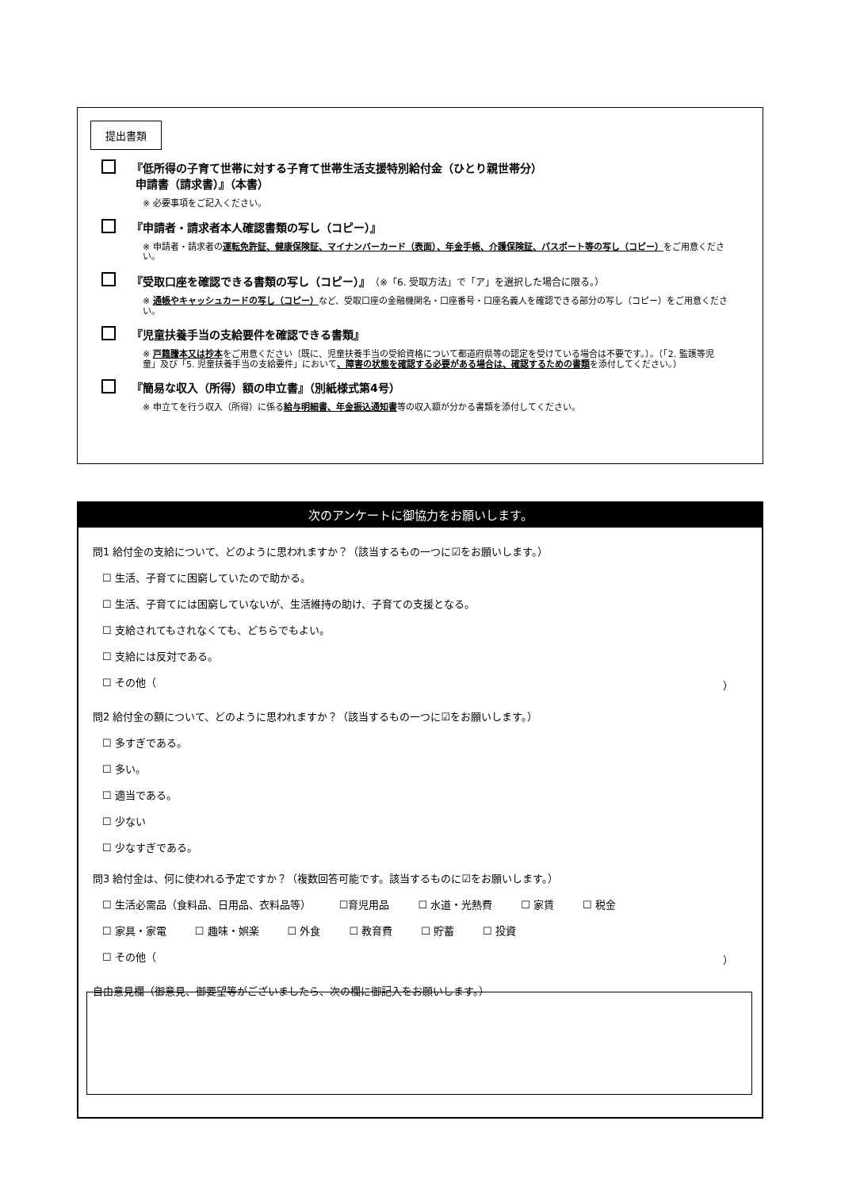提出書類
『低所得の子育て世帯に対する子育て世帯生活支援特別給付金（ひとり親世帯分）
申請書（請求書）』（本書）
※ 必要事項をご記入ください。
『申請者・請求者本人確認書類の写し（コピー）』
※ 申請者・請求者の運転免許証、健康保険証、マイナンバーカード（表面）、年金手帳、介護保険証、パスポート等の写し（コピー）をご用意ください。
『受取口座を確認できる書類の写し（コピー）』（※「6. 受取方法」で「ア」を選択した場合に限る。）
※ 通帳やキャッシュカードの写し（コピー）など、受取口座の金融機関名・口座番号・口座名義人を確認できる部分の写し（コピー）をご用意ください。
『児童扶養手当の支給要件を確認できる書類』
※ 戸籍謄本又は抄本をご用意ください（既に、児童扶養手当の受給資格について都道府県等の認定を受けている場合は不要です。）。（「2. 監護等児童」及び「5. 児童扶養手当の支給要件」において、障害の状態を確認する必要がある場合は、確認するための書類を添付してください。）
『簡易な収入（所得）額の申立書』（別紙様式第4号）
※ 申立てを行う収入（所得）に係る給与明細書、年金振込通知書等の収入額が分かる書類を添付してください。
次のアンケートに御協力をお願いします。
問1 給付金の支給について、どのように思われますか？（該当するもの一つに☑をお願いします。）
☐ 生活、子育てに困窮していたので助かる。
☐ 生活、子育てには困窮していないが、生活維持の助け、子育ての支援となる。
☐ 支給されてもされなくても、どちらでもよい。
☐ 支給には反対である。
☐ その他（ ）
問2 給付金の額について、どのように思われますか？（該当するもの一つに☑をお願いします。）
☐ 多すぎである。
☐ 多い。
☐ 適当である。
☐ 少ない
☐ 少なすぎである。
問3 給付金は、何に使われる予定ですか？（複数回答可能です。該当するものに☑をお願いします。）
☐ 生活必需品（食料品、日用品、衣料品等） ☐育児用品 ☐ 水道・光熱費 ☐ 家賃 ☐ 税金
☐ 家具・家電 ☐ 趣味・娯楽 ☐ 外食 ☐ 教育費 ☐ 貯蓄 ☐ 投資
☐ その他（ ）
自由意見欄（御意見、御要望等がございましたら、次の欄に御記入をお願いします。）